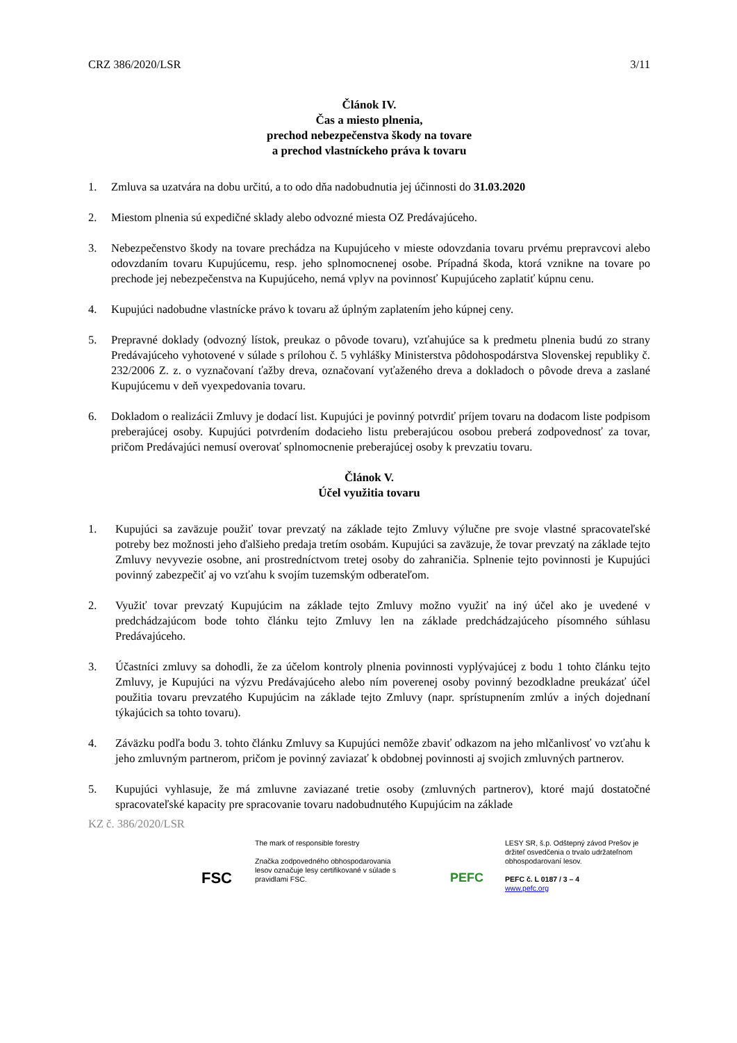CRZ 386/2020/LSR 3/11
Článok IV.
Čas a miesto plnenia,
prechod nebezpečenstva škody na tovare
a prechod vlastníckeho práva k tovaru
1. Zmluva sa uzatvára na dobu určitú, a to odo dňa nadobudnutia jej účinnosti do 31.03.2020
2. Miestom plnenia sú expedičné sklady alebo odvozné miesta OZ Predávajúceho.
3. Nebezpečenstvo škody na tovare prechádza na Kupujúceho v mieste odovzdania tovaru prvému prepravcovi alebo odovzdaním tovaru Kupujúcemu, resp. jeho splnomocnenej osobe. Prípadná škoda, ktorá vznikne na tovare po prechode jej nebezpečenstva na Kupujúceho, nemá vplyv na povinnosť Kupujúceho zaplatiť kúpnu cenu.
4. Kupujúci nadobudne vlastnícke právo k tovaru až úplným zaplatením jeho kúpnej ceny.
5. Prepravné doklady (odvozný lístok, preukaz o pôvode tovaru), vzťahujúce sa k predmetu plnenia budú zo strany Predávajúceho vyhotovené v súlade s prílohou č. 5 vyhlášky Ministerstva pôdohospodárstva Slovenskej republiky č. 232/2006 Z. z. o vyznačovaní ťažby dreva, označovaní vyťaženého dreva a dokladoch o pôvode dreva a zaslané Kupujúcemu v deň vyexpedovania tovaru.
6. Dokladom o realizácii Zmluvy je dodací list. Kupujúci je povinný potvrdiť príjem tovaru na dodacom liste podpisom preberajúcej osoby. Kupujúci potvrdením dodacieho listu preberajúcou osobou preberá zodpovednosť za tovar, pričom Predávajúci nemusí overovať splnomocnenie preberajúcej osoby k prevzatiu tovaru.
Článok V.
Účel využitia tovaru
1. Kupujúci sa zaväzuje použiť tovar prevzatý na základe tejto Zmluvy výlučne pre svoje vlastné spracovateľské potreby bez možnosti jeho ďalšieho predaja tretím osobám. Kupujúci sa zaväzuje, že tovar prevzatý na základe tejto Zmluvy nevyvezie osobne, ani prostredníctvom tretej osoby do zahraničia. Splnenie tejto povinnosti je Kupujúci povinný zabezpečiť aj vo vzťahu k svojím tuzemským odberateľom.
2. Využiť tovar prevzatý Kupujúcim na základe tejto Zmluvy možno využiť na iný účel ako je uvedené v predchádzajúcom bode tohto článku tejto Zmluvy len na základe predchádzajúceho písomného súhlasu Predávajúceho.
3. Účastníci zmluvy sa dohodli, že za účelom kontroly plnenia povinnosti vyplývajúcej z bodu 1 tohto článku tejto Zmluvy, je Kupujúci na výzvu Predávajúceho alebo ním poverenej osoby povinný bezodkladne preukázať účel použitia tovaru prevzatého Kupujúcim na základe tejto Zmluvy (napr. sprístupnením zmlúv a iných dojednaní týkajúcich sa tohto tovaru).
4. Záväzku podľa bodu 3. tohto článku Zmluvy sa Kupujúci nemôže zbaviť odkazom na jeho mlčanlivosť vo vzťahu k jeho zmluvným partnerom, pričom je povinný zaviazať k obdobnej povinnosti aj svojich zmluvných partnerov.
5. Kupujúci vyhlasuje, že má zmluvne zaviazané tretie osoby (zmluvných partnerov), ktoré majú dostatočné spracovateľské kapacity pre spracovanie tovaru nadobudnutého Kupujúcim na základe
KZ č. 386/2020/LSR
FSC
The mark of responsible forestry
Značka zodpovedného obhospodarovania lesov označuje lesy certifikované v súlade s pravidlami FSC.
PEFC
LESY SR, š.p. Odštepný závod Prešov je držiteľ osvedčenia o trvalo udržateľnom obhospodarovaní lesov.
PEFC č. L 0187 / 3 – 4
www.pefc.org